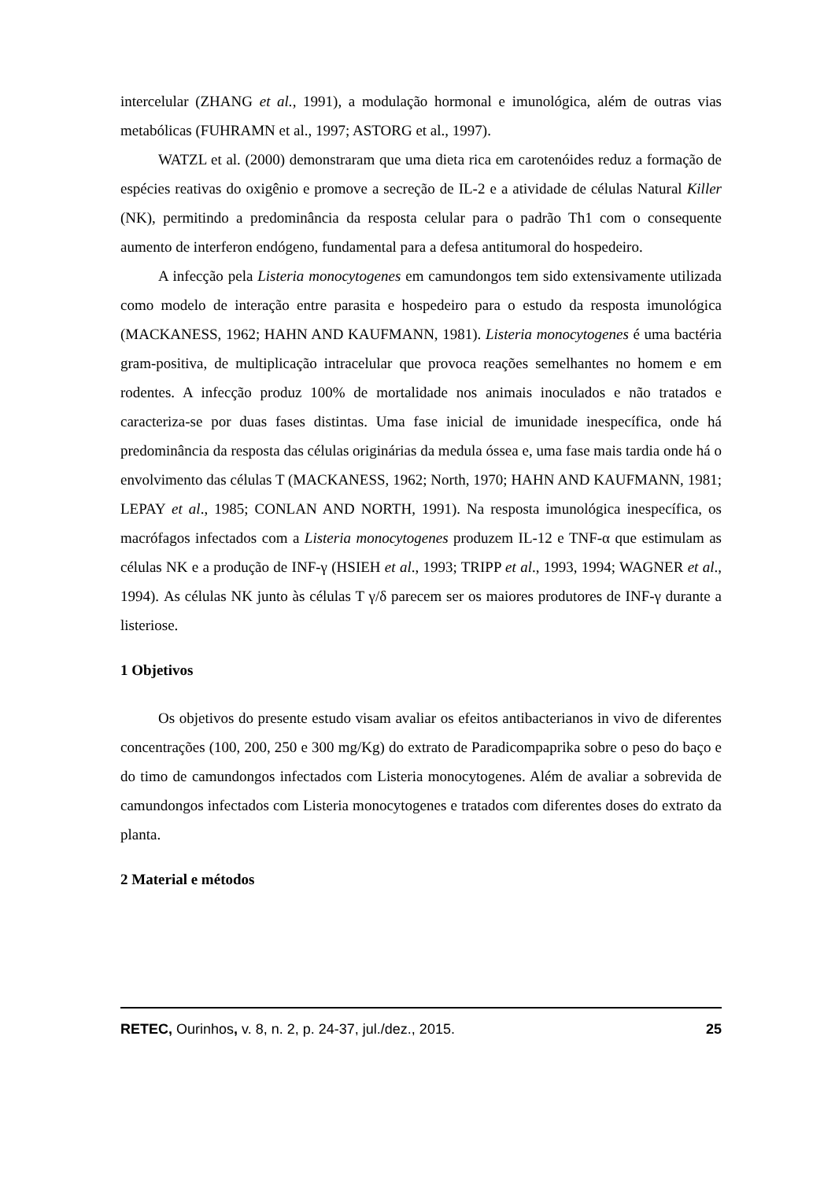intercelular (ZHANG et al., 1991), a modulação hormonal e imunológica, além de outras vias metabólicas (FUHRAMN et al., 1997; ASTORG et al., 1997).
WATZL et al. (2000) demonstraram que uma dieta rica em carotenóides reduz a formação de espécies reativas do oxigênio e promove a secreção de IL-2 e a atividade de células Natural Killer (NK), permitindo a predominância da resposta celular para o padrão Th1 com o consequente aumento de interferon endógeno, fundamental para a defesa antitumoral do hospedeiro.
A infecção pela Listeria monocytogenes em camundongos tem sido extensivamente utilizada como modelo de interação entre parasita e hospedeiro para o estudo da resposta imunológica (MACKANESS, 1962; HAHN AND KAUFMANN, 1981). Listeria monocytogenes é uma bactéria gram-positiva, de multiplicação intracelular que provoca reações semelhantes no homem e em rodentes. A infecção produz 100% de mortalidade nos animais inoculados e não tratados e caracteriza-se por duas fases distintas. Uma fase inicial de imunidade inespecífica, onde há predominância da resposta das células originárias da medula óssea e, uma fase mais tardia onde há o envolvimento das células T (MACKANESS, 1962; North, 1970; HAHN AND KAUFMANN, 1981; LEPAY et al., 1985; CONLAN AND NORTH, 1991). Na resposta imunológica inespecífica, os macrófagos infectados com a Listeria monocytogenes produzem IL-12 e TNF-α que estimulam as células NK e a produção de INF-γ (HSIEH et al., 1993; TRIPP et al., 1993, 1994; WAGNER et al., 1994). As células NK junto às células T γ/δ parecem ser os maiores produtores de INF-γ durante a listeriose.
1 Objetivos
Os objetivos do presente estudo visam avaliar os efeitos antibacterianos in vivo de diferentes concentrações (100, 200, 250 e 300 mg/Kg) do extrato de Paradicompaprika sobre o peso do baço e do timo de camundongos infectados com Listeria monocytogenes. Além de avaliar a sobrevida de camundongos infectados com Listeria monocytogenes e tratados com diferentes doses do extrato da planta.
2 Material e métodos
RETEC, Ourinhos, v. 8, n. 2, p. 24-37, jul./dez., 2015. 25